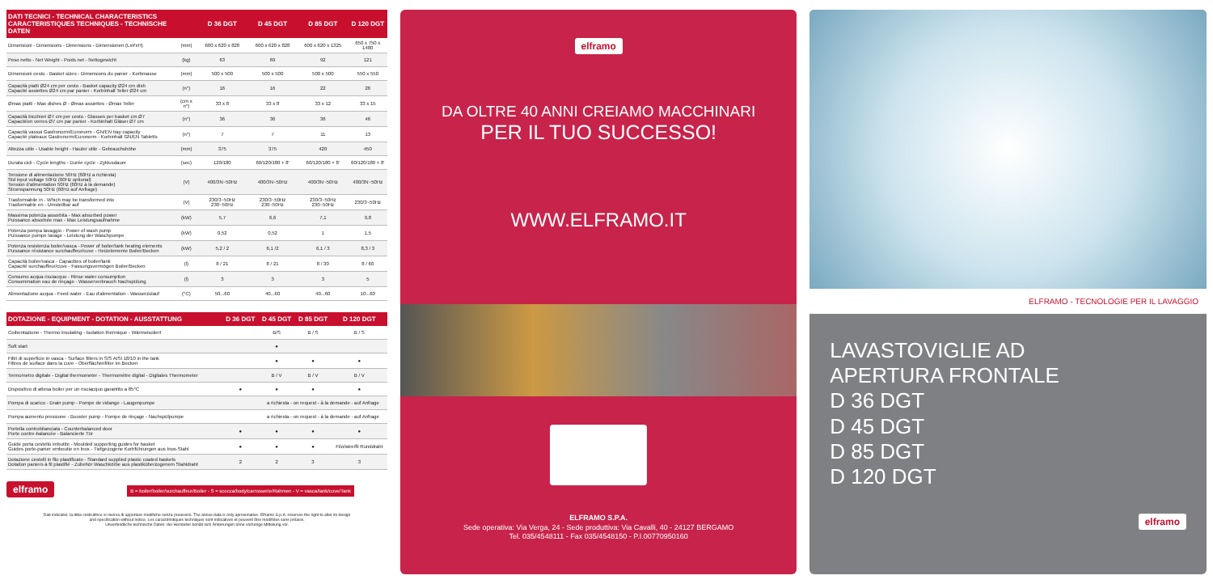| DATI TECNICI - TECHNICAL CHARACTERISTICS CARACTERISTIQUES TECHNIQUES - TECHNISCHE DATEN | | D 36 DGT | D 45 DGT | D 85 DGT | D 120 DGT |
| --- | --- | --- | --- | --- | --- |
| Dimensioni - Dimensions - Dimensions - Dimensionen (LxPxH) | (mm) | 600 x 620 x 828 | 600 x 620 x 828 | 600 x 620 x 1325 | 650 x 750 x 1480 |
| Peso netto - Net Weight - Poids net - Nettogewicht | (kg) | 63 | 69 | 92 | 121 |
| Dimensioni cesto - Basket sizes - Dimensions du panier - Korbmasse | (mm) | 500 x 500 | 500 x 500 | 500 x 500 | 550 x 550 |
| Capacità piatti Ø24 cm per cesto - Basket capacity Ø24 cm dish Capacité assiettes Ø24 cm par panier - Korbinhalt Teller Ø24 cm | (n°) | 16 | 16 | 22 | 26 |
| Ømax piatti - Max dishes Ø - Ømax assiettes - Ømax Teller | (cm x n°) | 33 x 8 | 33 x 8 | 33 x 12 | 33 x 15 |
| Capacità bicchieri Ø7 cm per cesto - Glasses per basket cm Ø7 Capacitéen verres Ø7 cm par panier - Korbinhalt Gläser Ø7 cm | (n°) | 36 | 36 | 36 | 46 |
| Capacità vassoi Gastronorm/Euronorm - GN/EN tray capacity Capacité plateaux Gastronorm/Euronorm - Korbinhalt GN/EN Tabletts | (n°) | 7 | 7 | 11 | 13 |
| Altezza utile - Usable height - Hauter utile - Gebrauchshöhe | (mm) | 375 | 375 | 420 | 450 |
| Durata cicli - Cycle lengths - Durée cycle - Zyklusdauer | (sec) | 120/180 | 60/120/180 + 8' | 60/120/180 + 8' | 60/120/180 + 8' |
| Tensione di alimentazione 50Hz (60Hz a richiesta) Std input voltage 50Hz (60Hz optional) Tension d'alimentation 50Hz (60Hz à la demande) Stromspannung 50Hz (60Hz auf Anfrage) | (V) | 400/3N~50Hz | 400/3N~50Hz | 400/3N~50Hz | 400/3N~50Hz |
| Trasformabile in - Which may be transformed into Trasformable en - Umstellbar auf | (V) | 230/3~50Hz 230~50Hz | 230/3~50Hz 230~50Hz | 230/3~50Hz 230~50Hz | 230/3~50Hz |
| Massima potenza assorbita - Max absorbed power Puissance absorbée max - Max Leistungsaufnahme | (kW) | 5,7 | 6,6 | 7,1 | 9,8 |
| Potenza pompa lavaggio - Power of wash pump Puissance pompe lavage - Leistung der Waschpumpe | (kW) | 0,52 | 0,52 | 1 | 1,5 |
| Potenza resistenza boiler/vasca - Power of boiler/tank heating elements Puissance résistance surchauffeur/cuve - Heizelemente Boiler/Becken | (kW) | 5,2 / 2 | 6,1 /2 | 6,1 / 3 | 8,3 / 3 |
| Capacità boiler/vasca - Capacities of boiler/tank Capacité surchauffeur/cuve - Fassungsvermögen Boiler/Becken | (l) | 8 / 21 | 8 / 21 | 8 / 30 | 8 / 60 |
| Consumo acqua risciacquo - Rinse water consumption Consommation eau de rinçage - Wasserverbrauch Nachspülung | (l) | 3 | 3 | 3 | 5 |
| Alimentazione acqua - Feed water - Eau d'alimentation - Wasserzulauf | (°C) | 50...60 | 40...60 | 40...60 | 10...60 |
| DOTAZIONE - EQUIPMENT - DOTATION - AUSSTATTUNG | D 36 DGT | D 45 DGT | D 85 DGT | D 120 DGT |
| --- | --- | --- | --- | --- |
| Coibentazione - Thermo insulating - Isolation thermique - Wärmeisoliert | | B/S | B / S | B / S |
| Soft start | | ● | | |
| Filtri di superficie in vasca - Surface filters in S/S AISI 18/10 in the tank Filtres de surface dans la cuve - Oberflächenfilter im Becken | | ● | ● | ● |
| Termometro digitale - Digital thermometer - Thermomètre digital - Digitales Thermometer | | B / V | B / V | B / V |
| Dispositivo di attesa boiler per un risciacquo garantito a 85°C | ● | ● | ● | ● |
| Pompa di scarico - Drain pump - Pompe de vidange - Laugenpumpe | | a richiesta - on request - à la demande - auf Anfrage | | |
| Pompa aumento pressione - Booster pump - Pompe de rinçage - Nachspülpumpe | | a richiesta - on request - à la demande - auf Anfrage | | |
| Portella controbilanciata - Counterbalanced door Porte contre-balancée - Balancierte Tür | ● | ● | ● | ● |
| Guide porta cestello imbutite - Moulded supporting guides for basket Guides porte-panier emboutie en Inox - Tiefgezogene Korbführungen aus Inox-Stahl | ● | ● | ● | Filo/wire/fil Runddraht |
| Dotazione cestelli in filo plastificato - Standard supplied plastic coated baskets Dotation paniers à fil plastifié - Zubehör Waschkörbe aus plastiküberzogenem Stahldraht | 2 | 2 | 3 | 3 |
elframo B = boiler/boiler/surchauffeur/Boiler - S = scocca/body/carrosserie/Rahmen - V = vasca/tank/cuve/Tank
Dati indicativi: la ditta costruttrice si riserva di apportare modifiche senza preavviso. The above data is only aproximative. Elframo S.p.A. reserves the right to alter its design
and specification without notice. Les caractéristiques techniques sont indicatives et peuvent être modifiées sans préavis.
Unverbindliche technische Daten: der Hersteller behält sich Änderungen ohne vorherige Mitteilung vor.
elframo
DA OLTRE 40 ANNI CREIAMO MACCHINARI
PER IL TUO SUCCESSO!
WWW.ELFRAMO.IT
ELFRAMO S.P.A.
Sede operativa: Via Verga, 24 - Sede produttiva: Via Cavalli, 40 - 24127 BERGAMO
Tel. 035/4548111 - Fax 035/4548150 - P.I.00770950160
ELFRAMO - TECNOLOGIE PER IL LAVAGGIO
LAVASTOVIGLIE AD
APERTURA FRONTALE
D 36 DGT
D 45 DGT
D 85 DGT
D 120 DGT
elframo